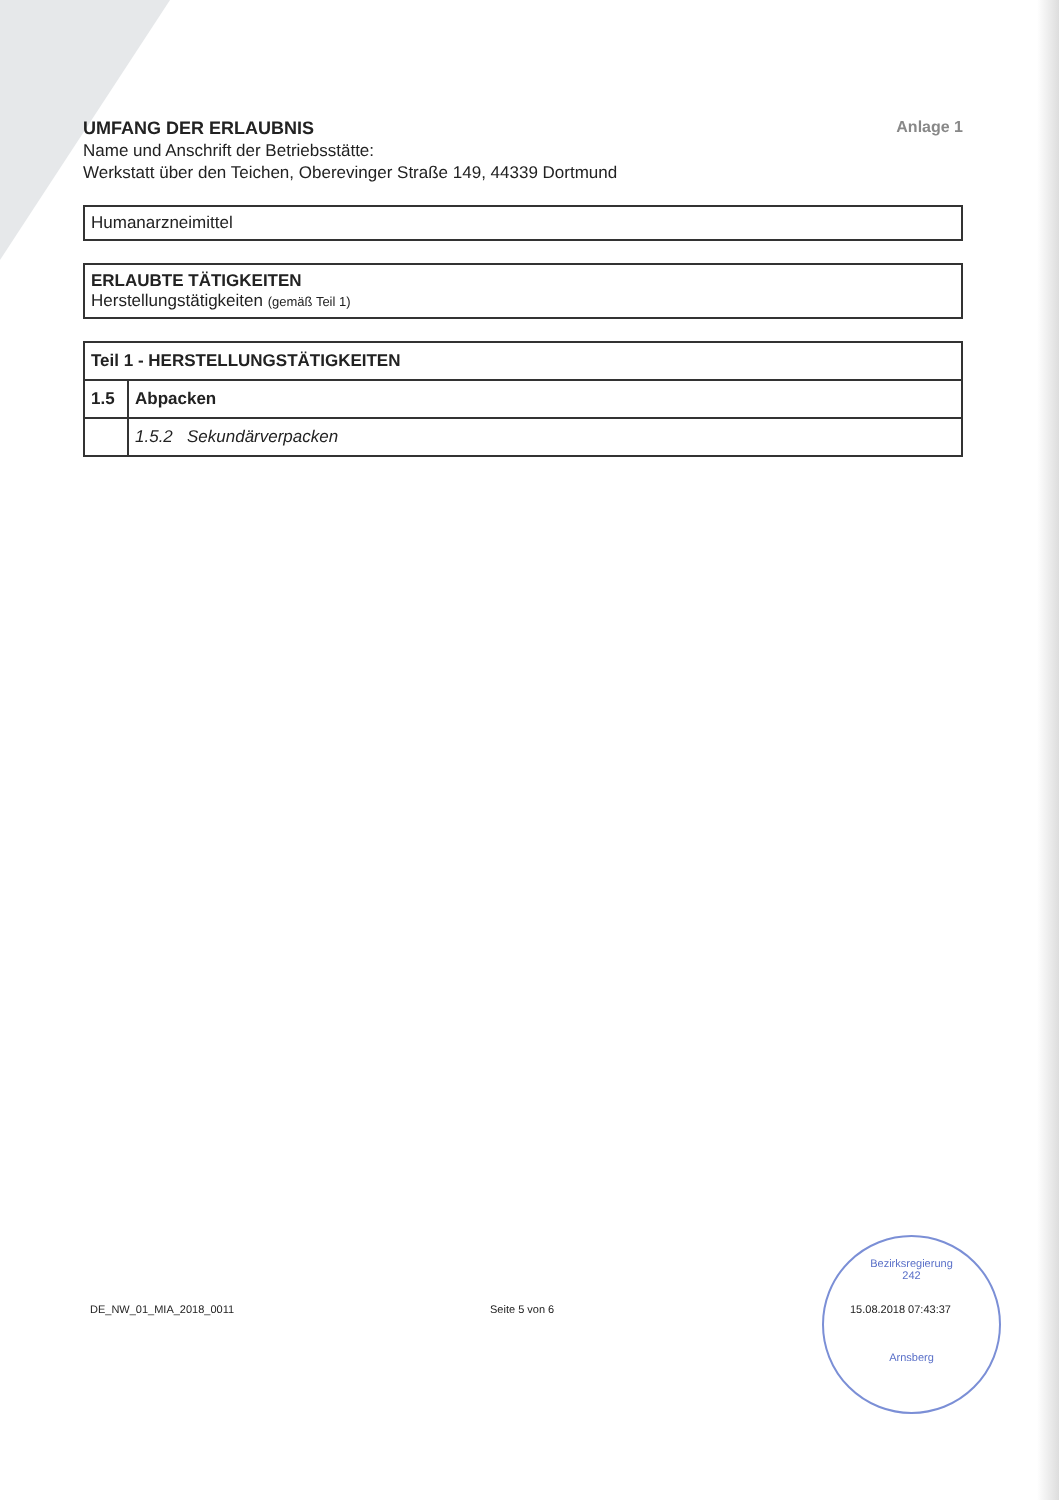UMFANG DER ERLAUBNIS Anlage 1
Name und Anschrift der Betriebsstätte:
Werkstatt über den Teichen, Oberevinger Straße 149, 44339 Dortmund
Humanarzneimittel
ERLAUBTE TÄTIGKEITEN
Herstellungstätigkeiten (gemäß Teil 1)
| Teil 1 - HERSTELLUNGSTÄTIGKEITEN | |
| 1.5 | Abpacken |
| | 1.5.2 Sekundärverpacken |
DE_NW_01_MIA_2018_0011 Seite 5 von 6 15.08.2018 07:43:37
Bezirksregierung
242
Arnsberg